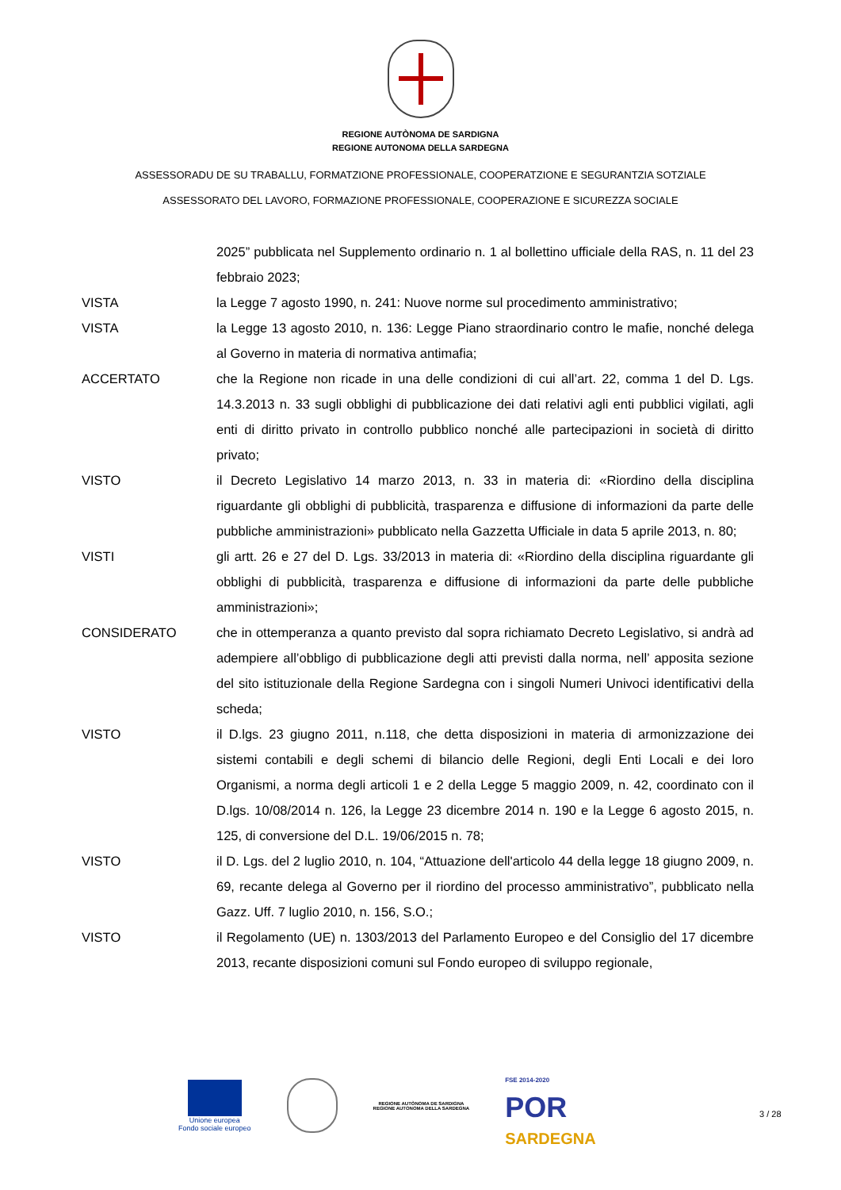REGIONE AUTÒNOMA DE SARDIGNA
REGIONE AUTONOMA DELLA SARDEGNA
ASSESSORADU DE SU TRABALLU, FORMATZIONE PROFESSIONALE, COOPERATZIONE E SEGURANTZIA SOTZIALE
ASSESSORATO DEL LAVORO, FORMAZIONE PROFESSIONALE, COOPERAZIONE E SICUREZZA SOCIALE
2025” pubblicata nel Supplemento ordinario n. 1 al bollettino ufficiale della RAS, n. 11 del 23 febbraio 2023;
VISTA la Legge 7 agosto 1990, n. 241: Nuove norme sul procedimento amministrativo;
VISTA la Legge 13 agosto 2010, n. 136: Legge Piano straordinario contro le mafie, nonché delega al Governo in materia di normativa antimafia;
ACCERTATO che la Regione non ricade in una delle condizioni di cui all’art. 22, comma 1 del D. Lgs. 14.3.2013 n. 33 sugli obblighi di pubblicazione dei dati relativi agli enti pubblici vigilati, agli enti di diritto privato in controllo pubblico nonché alle partecipazioni in società di diritto privato;
VISTO il Decreto Legislativo 14 marzo 2013, n. 33 in materia di: «Riordino della disciplina riguardante gli obblighi di pubblicità, trasparenza e diffusione di informazioni da parte delle pubbliche amministrazioni» pubblicato nella Gazzetta Ufficiale in data 5 aprile 2013, n. 80;
VISTI gli artt. 26 e 27 del D. Lgs. 33/2013 in materia di: «Riordino della disciplina riguardante gli obblighi di pubblicità, trasparenza e diffusione di informazioni da parte delle pubbliche amministrazioni»;
CONSIDERATO che in ottemperanza a quanto previsto dal sopra richiamato Decreto Legislativo, si andrà ad adempiere all’obbligo di pubblicazione degli atti previsti dalla norma, nell’ apposita sezione del sito istituzionale della Regione Sardegna con i singoli Numeri Univoci identificativi della scheda;
VISTO il D.lgs. 23 giugno 2011, n.118, che detta disposizioni in materia di armonizzazione dei sistemi contabili e degli schemi di bilancio delle Regioni, degli Enti Locali e dei loro Organismi, a norma degli articoli 1 e 2 della Legge 5 maggio 2009, n. 42, coordinato con il D.lgs. 10/08/2014 n. 126, la Legge 23 dicembre 2014 n. 190 e la Legge 6 agosto 2015, n. 125, di conversione del D.L. 19/06/2015 n. 78;
VISTO il D. Lgs. del 2 luglio 2010, n. 104, “Attuazione dell'articolo 44 della legge 18 giugno 2009, n. 69, recante delega al Governo per il riordino del processo amministrativo”, pubblicato nella Gazz. Uff. 7 luglio 2010, n. 156, S.O.;
VISTO il Regolamento (UE) n. 1303/2013 del Parlamento Europeo e del Consiglio del 17 dicembre 2013, recante disposizioni comuni sul Fondo europeo di sviluppo regionale,
Unione europea
Fondo sociale europeo
REGIONE AUTÒNOMA DE SARDIGNA
REGIONE AUTONOMA DELLA SARDEGNA
FSE 2014-2020
POR
SARDEGNA
3 / 28